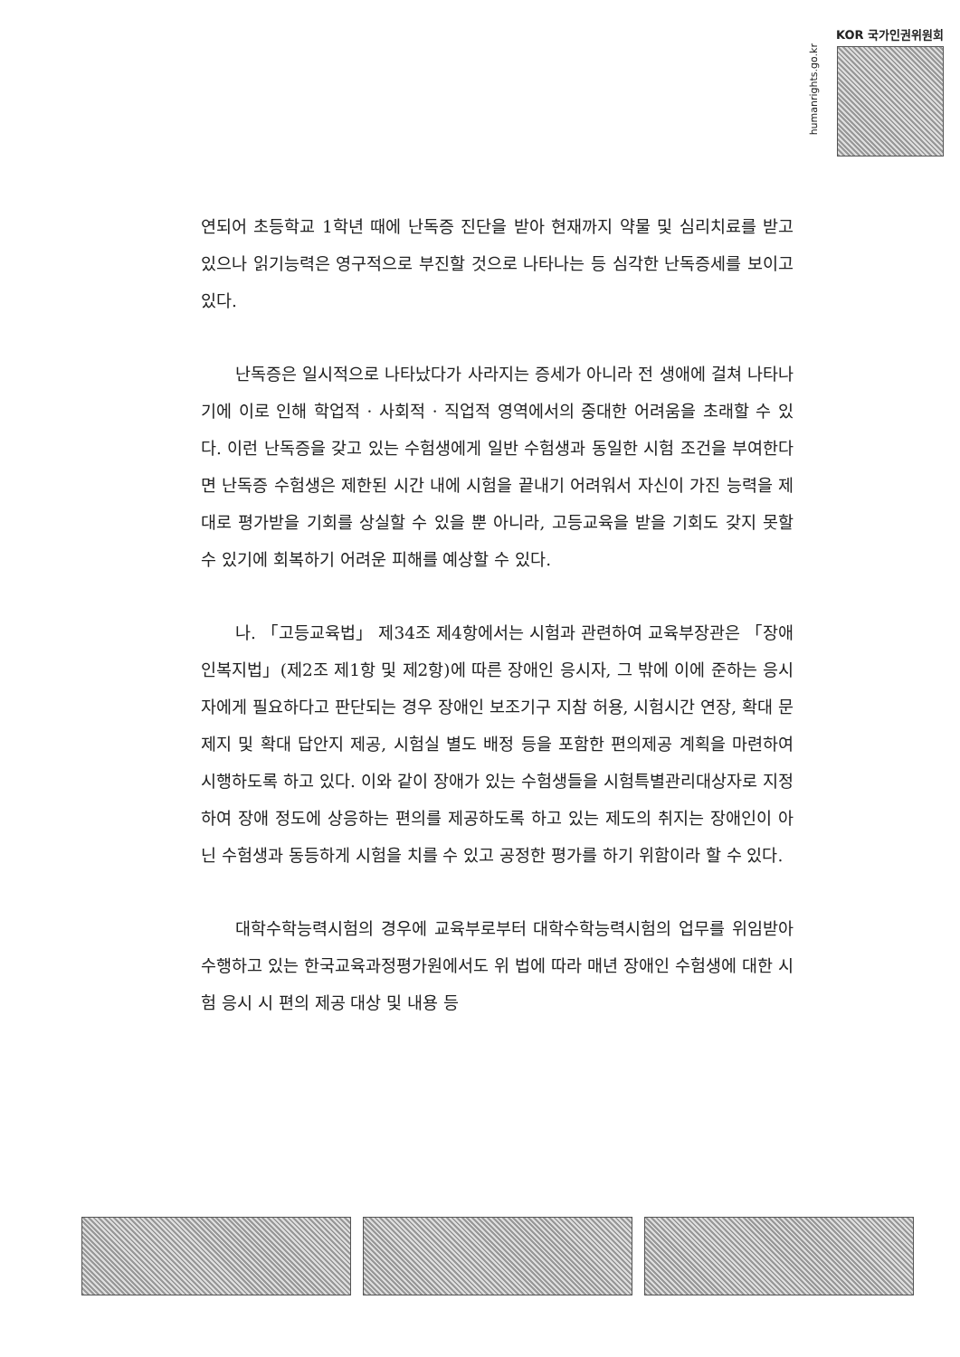KOR 국가인권위원회
humanrights.go.kr
연되어 초등학교 1학년 때에 난독증 진단을 받아 현재까지 약물 및 심리치료를 받고 있으나 읽기능력은 영구적으로 부진할 것으로 나타나는 등 심각한 난독증세를 보이고 있다.
난독증은 일시적으로 나타났다가 사라지는 증세가 아니라 전 생애에 걸쳐 나타나기에 이로 인해 학업적 · 사회적 · 직업적 영역에서의 중대한 어려움을 초래할 수 있다. 이런 난독증을 갖고 있는 수험생에게 일반 수험생과 동일한 시험 조건을 부여한다면 난독증 수험생은 제한된 시간 내에 시험을 끝내기 어려워서 자신이 가진 능력을 제대로 평가받을 기회를 상실할 수 있을 뿐 아니라, 고등교육을 받을 기회도 갖지 못할 수 있기에 회복하기 어려운 피해를 예상할 수 있다.
나. 「고등교육법」 제34조 제4항에서는 시험과 관련하여 교육부장관은 「장애인복지법」(제2조 제1항 및 제2항)에 따른 장애인 응시자, 그 밖에 이에 준하는 응시자에게 필요하다고 판단되는 경우 장애인 보조기구 지참 허용, 시험시간 연장, 확대 문제지 및 확대 답안지 제공, 시험실 별도 배정 등을 포함한 편의제공 계획을 마련하여 시행하도록 하고 있다. 이와 같이 장애가 있는 수험생들을 시험특별관리대상자로 지정하여 장애 정도에 상응하는 편의를 제공하도록 하고 있는 제도의 취지는 장애인이 아닌 수험생과 동등하게 시험을 치를 수 있고 공정한 평가를 하기 위함이라 할 수 있다.
대학수학능력시험의 경우에 교육부로부터 대학수학능력시험의 업무를 위임받아 수행하고 있는 한국교육과정평가원에서도 위 법에 따라 매년 장애인 수험생에 대한 시험 응시 시 편의 제공 대상 및 내용 등